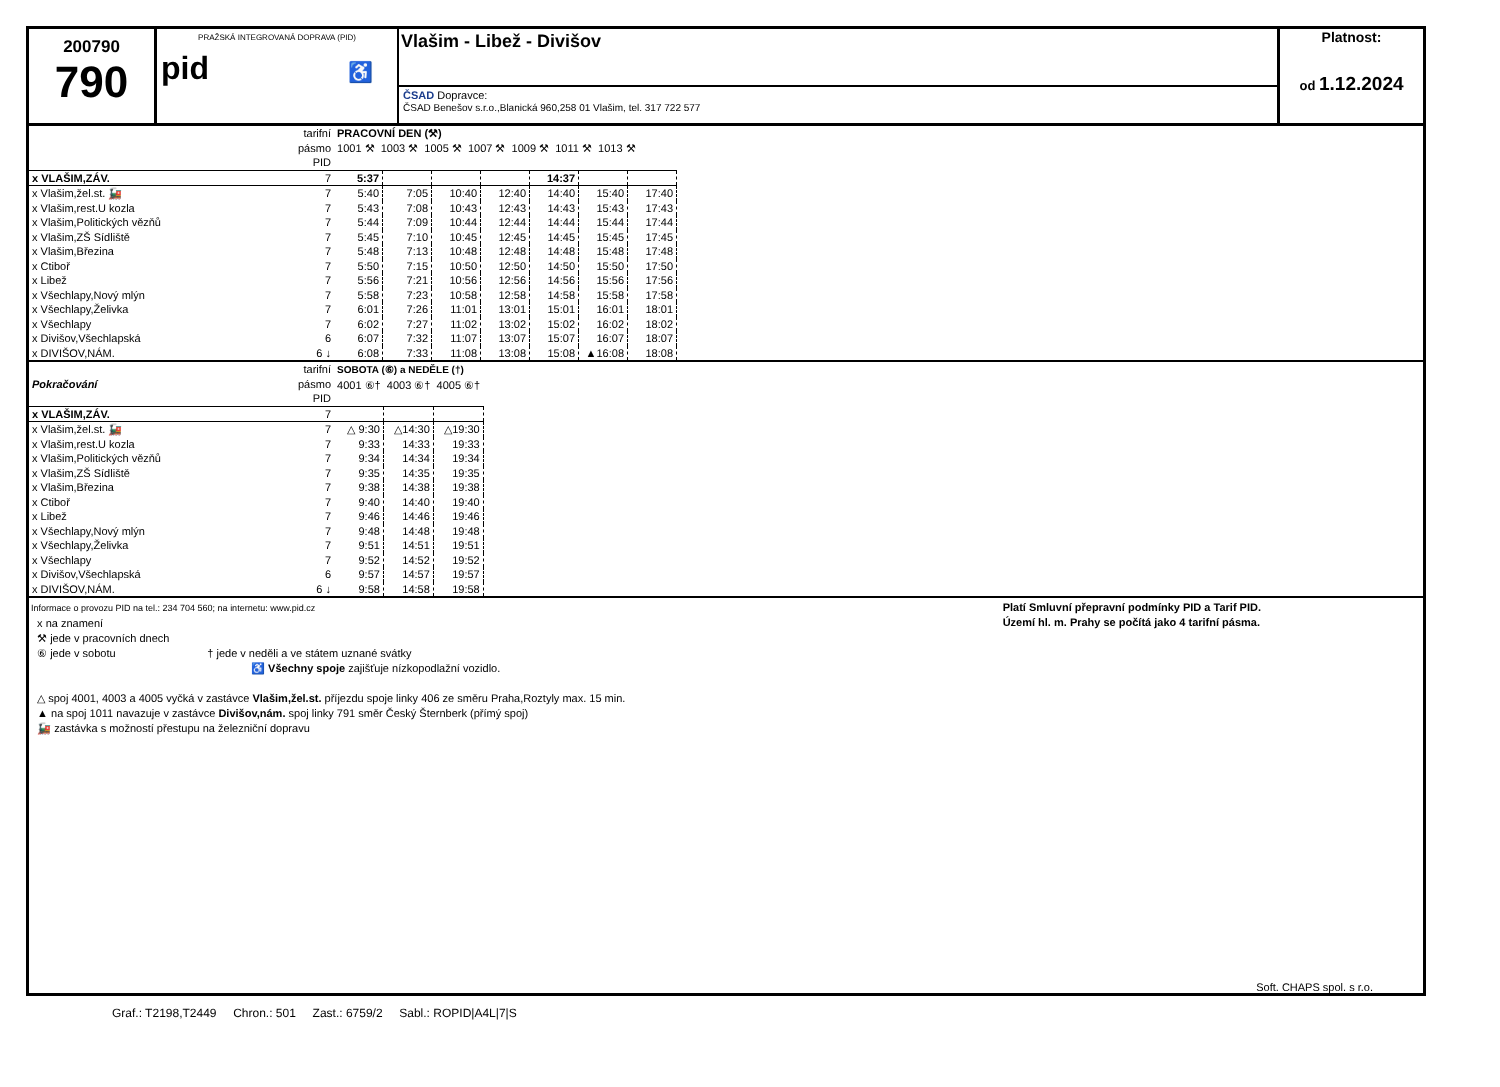200790
790
PRAŽSKÁ INTEGROVANÁ DOPRAVA (PID)
pid ♿
Vlašim - Libež - Divišov
ČSAD Dopravce:
ČSAD Benešov s.r.o.,Blanická 960,258 01 Vlašim, tel. 317 722 577
Platnost:
od 1.12.2024
| | tarifní pásmo PID | PRACOVNÍ DEN (⚒) 1001 ⚒ 1003 ⚒ 1005 ⚒ 1007 ⚒ 1009 ⚒ 1011 ⚒ 1013 ⚒ | | | | | | |
| x VLAŠIM,ZÁV. | 7 | 5:37 | | | | 14:37 | | |
| x Vlašim,žel.st. 🚂 | 7 | 5:40 | 7:05 | 10:40 | 12:40 | 14:40 | 15:40 | 17:40 |
| x Vlašim,rest.U kozla | 7 | 5:43 | 7:08 | 10:43 | 12:43 | 14:43 | 15:43 | 17:43 |
| x Vlašim,Politických vězňů | 7 | 5:44 | 7:09 | 10:44 | 12:44 | 14:44 | 15:44 | 17:44 |
| x Vlašim,ZŠ Sídliště | 7 | 5:45 | 7:10 | 10:45 | 12:45 | 14:45 | 15:45 | 17:45 |
| x Vlašim,Březina | 7 | 5:48 | 7:13 | 10:48 | 12:48 | 14:48 | 15:48 | 17:48 |
| x Ctiboř | 7 | 5:50 | 7:15 | 10:50 | 12:50 | 14:50 | 15:50 | 17:50 |
| x Libež | 7 | 5:56 | 7:21 | 10:56 | 12:56 | 14:56 | 15:56 | 17:56 |
| x Všechlapy,Nový mlýn | 7 | 5:58 | 7:23 | 10:58 | 12:58 | 14:58 | 15:58 | 17:58 |
| x Všechlapy,Želivka | 7 | 6:01 | 7:26 | 11:01 | 13:01 | 15:01 | 16:01 | 18:01 |
| x Všechlapy | 7 | 6:02 | 7:27 | 11:02 | 13:02 | 15:02 | 16:02 | 18:02 |
| x Divišov,Všechlapská | 6 | 6:07 | 7:32 | 11:07 | 13:07 | 15:07 | 16:07 | 18:07 |
| x DIVIŠOV,NÁM. | 6 ↓ | 6:08 | 7:33 | 11:08 | 13:08 | 15:08 | ▲16:08 | 18:08 |
| Pokračování | tarifní pásmo PID | SOBOTA (⑥) a NEDĚLE (†) 4001 ⑥† 4003 ⑥† 4005 ⑥† | | |
| x VLAŠIM,ZÁV. | 7 | | | |
| x Vlašim,žel.st. 🚂 | 7 | △ 9:30 | △14:30 | △19:30 |
| x Vlašim,rest.U kozla | 7 | 9:33 | 14:33 | 19:33 |
| x Vlašim,Politických vězňů | 7 | 9:34 | 14:34 | 19:34 |
| x Vlašim,ZŠ Sídliště | 7 | 9:35 | 14:35 | 19:35 |
| x Vlašim,Březina | 7 | 9:38 | 14:38 | 19:38 |
| x Ctiboř | 7 | 9:40 | 14:40 | 19:40 |
| x Libež | 7 | 9:46 | 14:46 | 19:46 |
| x Všechlapy,Nový mlýn | 7 | 9:48 | 14:48 | 19:48 |
| x Všechlapy,Želivka | 7 | 9:51 | 14:51 | 19:51 |
| x Všechlapy | 7 | 9:52 | 14:52 | 19:52 |
| x Divišov,Všechlapská | 6 | 9:57 | 14:57 | 19:57 |
| x DIVIŠOV,NÁM. | 6 ↓ | 9:58 | 14:58 | 19:58 |
Informace o provozu PID na tel.: 234 704 560; na internetu: www.pid.cz
x na znamení
⚒ jede v pracovních dnech
⑥ jede v sobotu † jede v neděli a ve státem uznané svátky
♿ Všechny spoje zajišťuje nízkopodlažní vozidlo.
△ spoj 4001, 4003 a 4005 vyčká v zastávce Vlašim,žel.st. příjezdu spoje linky 406 ze směru Praha,Roztyly max. 15 min.
▲ na spoj 1011 navazuje v zastávce Divišov,nám. spoj linky 791 směr Český Šternberk (přímý spoj)
🚂 zastávka s možností přestupu na železniční dopravu
Platí Smluvní přepravní podmínky PID a Tarif PID.
Území hl. m. Prahy se počítá jako 4 tarifní pásma.
Soft. CHAPS spol. s r.o.
Graf.: T2198,T2449 Chron.: 501 Zast.: 6759/2 Sabl.: ROPID|A4L|7|S